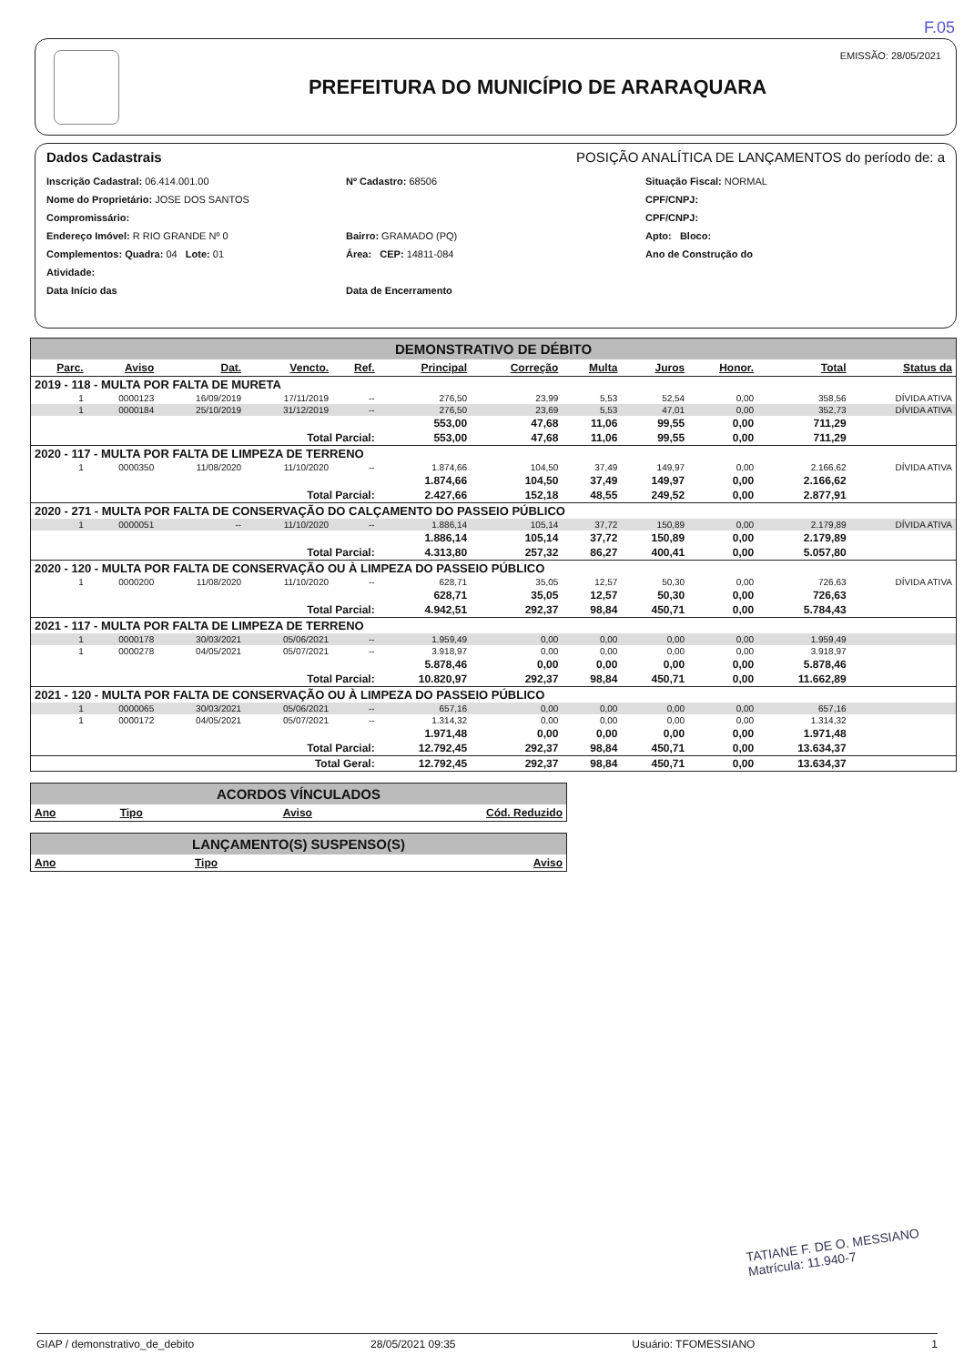F.05
PREFEITURA DO MUNICÍPIO DE ARARAQUARA
EMISSÃO: 28/05/2021
Dados Cadastrais POSIÇÃO ANALÍTICA DE LANÇAMENTOS do período de: a
Inscrição Cadastral: 06.414.001.00
Nº Cadastro: 68506
Situação Fiscal: NORMAL
Nome do Proprietário: JOSE DOS SANTOS
CPF/CNPJ:
Compromissário:
CPF/CNPJ:
Endereço Imóvel: R RIO GRANDE Nº 0
Bairro: GRAMADO (PQ)
Apto: Bloco:
Complementos: Quadra: 04 Lote: 01
Área: CEP: 14811-084
Ano de Construção do
Atividade:
Data Início das
Data de Encerramento
DEMONSTRATIVO DE DÉBITO
| Parc. | Aviso | Dat. | Vencto. | Ref. | Principal | Correção | Multa | Juros | Honor. | Total | Status da |
| --- | --- | --- | --- | --- | --- | --- | --- | --- | --- | --- | --- |
| 2019 - 118 - MULTA POR FALTA DE MURETA | | | | | | | | | | | |
| 1 | 0000123 | 16/09/2019 | 17/11/2019 | -- | 276,50 | 23,99 | 5,53 | 52,54 | 0,00 | 358,56 | DÍVIDA ATIVA |
| 1 | 0000184 | 25/10/2019 | 31/12/2019 | -- | 276,50 | 23,69 | 5,53 | 47,01 | 0,00 | 352,73 | DÍVIDA ATIVA |
| | | | | | 553,00 | 47,68 | 11,06 | 99,55 | 0,00 | 711,29 | |
| Total Parcial: | | | | | 553,00 | 47,68 | 11,06 | 99,55 | 0,00 | 711,29 | |
| 2020 - 117 - MULTA POR FALTA DE LIMPEZA DE TERRENO | | | | | | | | | | | |
| 1 | 0000350 | 11/08/2020 | 11/10/2020 | -- | 1.874,66 | 104,50 | 37,49 | 149,97 | 0,00 | 2.166,62 | DÍVIDA ATIVA |
| | | | | | 1.874,66 | 104,50 | 37,49 | 149,97 | 0,00 | 2.166,62 | |
| Total Parcial: | | | | | 2.427,66 | 152,18 | 48,55 | 249,52 | 0,00 | 2.877,91 | |
| 2020 - 271 - MULTA POR FALTA DE CONSERVAÇÃO DO CALÇAMENTO DO PASSEIO PÚBLICO | | | | | | | | | | | |
| 1 | 0000051 | -- | 11/10/2020 | -- | 1.886,14 | 105,14 | 37,72 | 150,89 | 0,00 | 2.179,89 | DÍVIDA ATIVA |
| | | | | | 1.886,14 | 105,14 | 37,72 | 150,89 | 0,00 | 2.179,89 | |
| Total Parcial: | | | | | 4.313,80 | 257,32 | 86,27 | 400,41 | 0,00 | 5.057,80 | |
| 2020 - 120 - MULTA POR FALTA DE CONSERVAÇÃO OU À LIMPEZA DO PASSEIO PÚBLICO | | | | | | | | | | | |
| 1 | 0000200 | 11/08/2020 | 11/10/2020 | -- | 628,71 | 35,05 | 12,57 | 50,30 | 0,00 | 726,63 | DÍVIDA ATIVA |
| | | | | | 628,71 | 35,05 | 12,57 | 50,30 | 0,00 | 726,63 | |
| Total Parcial: | | | | | 4.942,51 | 292,37 | 98,84 | 450,71 | 0,00 | 5.784,43 | |
| 2021 - 117 - MULTA POR FALTA DE LIMPEZA DE TERRENO | | | | | | | | | | | |
| 1 | 0000178 | 30/03/2021 | 05/06/2021 | -- | 1.959,49 | 0,00 | 0,00 | 0,00 | 0,00 | 1.959,49 | |
| 1 | 0000278 | 04/05/2021 | 05/07/2021 | -- | 3.918,97 | 0,00 | 0,00 | 0,00 | 0,00 | 3.918,97 | |
| | | | | | 5.878,46 | 0,00 | 0,00 | 0,00 | 0,00 | 5.878,46 | |
| Total Parcial: | | | | | 10.820,97 | 292,37 | 98,84 | 450,71 | 0,00 | 11.662,89 | |
| 2021 - 120 - MULTA POR FALTA DE CONSERVAÇÃO OU À LIMPEZA DO PASSEIO PÚBLICO | | | | | | | | | | | |
| 1 | 0000065 | 30/03/2021 | 05/06/2021 | -- | 657,16 | 0,00 | 0,00 | 0,00 | 0,00 | 657,16 | |
| 1 | 0000172 | 04/05/2021 | 05/07/2021 | -- | 1.314,32 | 0,00 | 0,00 | 0,00 | 0,00 | 1.314,32 | |
| | | | | | 1.971,48 | 0,00 | 0,00 | 0,00 | 0,00 | 1.971,48 | |
| Total Parcial: | | | | | 12.792,45 | 292,37 | 98,84 | 450,71 | 0,00 | 13.634,37 | |
| Total Geral: | | | | | 12.792,45 | 292,37 | 98,84 | 450,71 | 0,00 | 13.634,37 | |
ACORDOS VÍNCULADOS
| Ano | Tipo | Aviso | Cód. Reduzido |
| --- | --- | --- | --- |
LANÇAMENTO(S) SUSPENSO(S)
| Ano | Tipo | Aviso |
| --- | --- | --- |
TATIANE F. DE O. MESSIANO
Matrícula: 11.940-7
GIAP / demonstrativo_de_debito 28/05/2021 09:35 Usuário: TFOMESSIANO 1